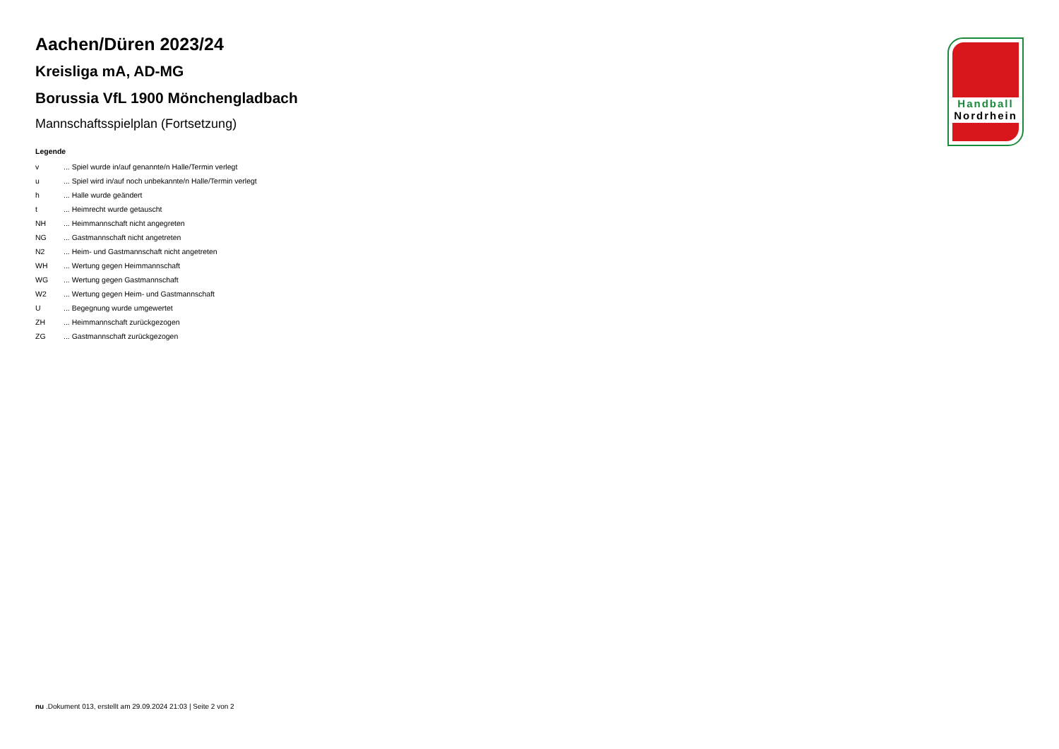Aachen/Düren 2023/24
Kreisliga mA, AD-MG
Borussia VfL 1900 Mönchengladbach
Mannschaftsspielplan (Fortsetzung)
Legende
| v | ... Spiel wurde in/auf genannte/n Halle/Termin verlegt |
| u | ... Spiel wird in/auf noch unbekannte/n Halle/Termin verlegt |
| h | ... Halle wurde geändert |
| t | ... Heimrecht wurde getauscht |
| NH | ... Heimmannschaft nicht angegreten |
| NG | ... Gastmannschaft nicht angetreten |
| N2 | ... Heim- und Gastmannschaft nicht angetreten |
| WH | ... Wertung gegen Heimmannschaft |
| WG | ... Wertung gegen Gastmannschaft |
| W2 | ... Wertung gegen Heim- und Gastmannschaft |
| U | ... Begegnung wurde umgewertet |
| ZH | ... Heimmannschaft zurückgezogen |
| ZG | ... Gastmannschaft zurückgezogen |
Handball
Nordrhein
nu .Dokument 013, erstellt am 29.09.2024 21:03 | Seite 2 von 2